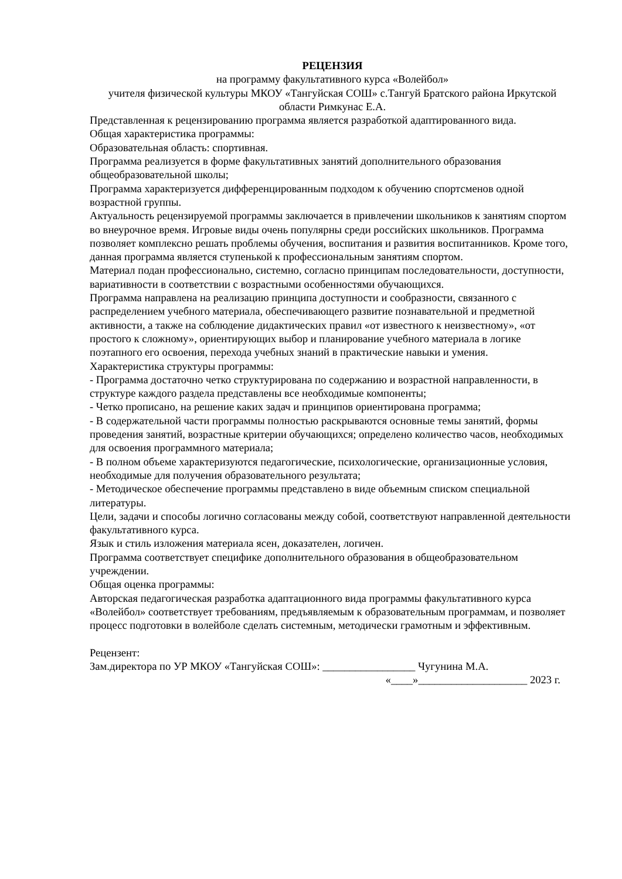РЕЦЕНЗИЯ
на программу факультативного курса «Волейбол»
учителя физической культуры МКОУ «Тангуйская СОШ» с.Тангуй Братского района Иркутской области Римкунас Е.А.
Представленная к рецензированию программа является разработкой адаптированного вида.
Общая характеристика программы:
Образовательная область: спортивная.
Программа реализуется в форме факультативных занятий дополнительного образования общеобразовательной школы;
Программа характеризуется дифференцированным подходом к обучению спортсменов одной возрастной группы.
Актуальность рецензируемой программы заключается в привлечении школьников к занятиям спортом во внеурочное время. Игровые виды очень популярны среди российских школьников. Программа позволяет комплексно решать проблемы обучения, воспитания и развития воспитанников. Кроме того, данная программа является ступенькой к профессиональным занятиям спортом.
Материал подан профессионально, системно, согласно принципам последовательности, доступности, вариативности в соответствии с возрастными особенностями обучающихся.
Программа направлена на реализацию принципа доступности и сообразности, связанного с распределением учебного материала, обеспечивающего развитие познавательной и предметной активности, а также на соблюдение дидактических правил «от известного к неизвестному», «от простого к сложному», ориентирующих выбор и планирование учебного материала в логике поэтапного его освоения, перехода учебных знаний в практические навыки и умения.
Характеристика структуры программы:
- Программа достаточно четко структурирована по содержанию и возрастной направленности, в структуре каждого раздела представлены все необходимые компоненты;
- Четко прописано, на решение каких задач и принципов ориентирована программа;
- В содержательной части программы полностью раскрываются основные темы занятий, формы проведения занятий, возрастные критерии обучающихся; определено количество часов, необходимых для освоения программного материала;
- В полном объеме характеризуются педагогические, психологические, организационные условия, необходимые для получения образовательного результата;
- Методическое обеспечение программы представлено в виде объемным списком специальной литературы.
Цели, задачи и способы логично согласованы между собой, соответствуют направленной деятельности факультативного курса.
Язык и стиль изложения материала ясен, доказателен, логичен.
Программа соответствует специфике дополнительного образования в общеобразовательном учреждении.
Общая оценка программы:
Авторская педагогическая разработка адаптационного вида программы факультативного курса «Волейбол» соответствует требованиям, предъявляемым к образовательным программам, и позволяет процесс подготовки в волейболе сделать системным, методически грамотным и эффективным.
Рецензент:
Зам.директора по УР МКОУ «Тангуйская СОШ»: _________________ Чугунина М.А.
«____»____________________ 2023 г.